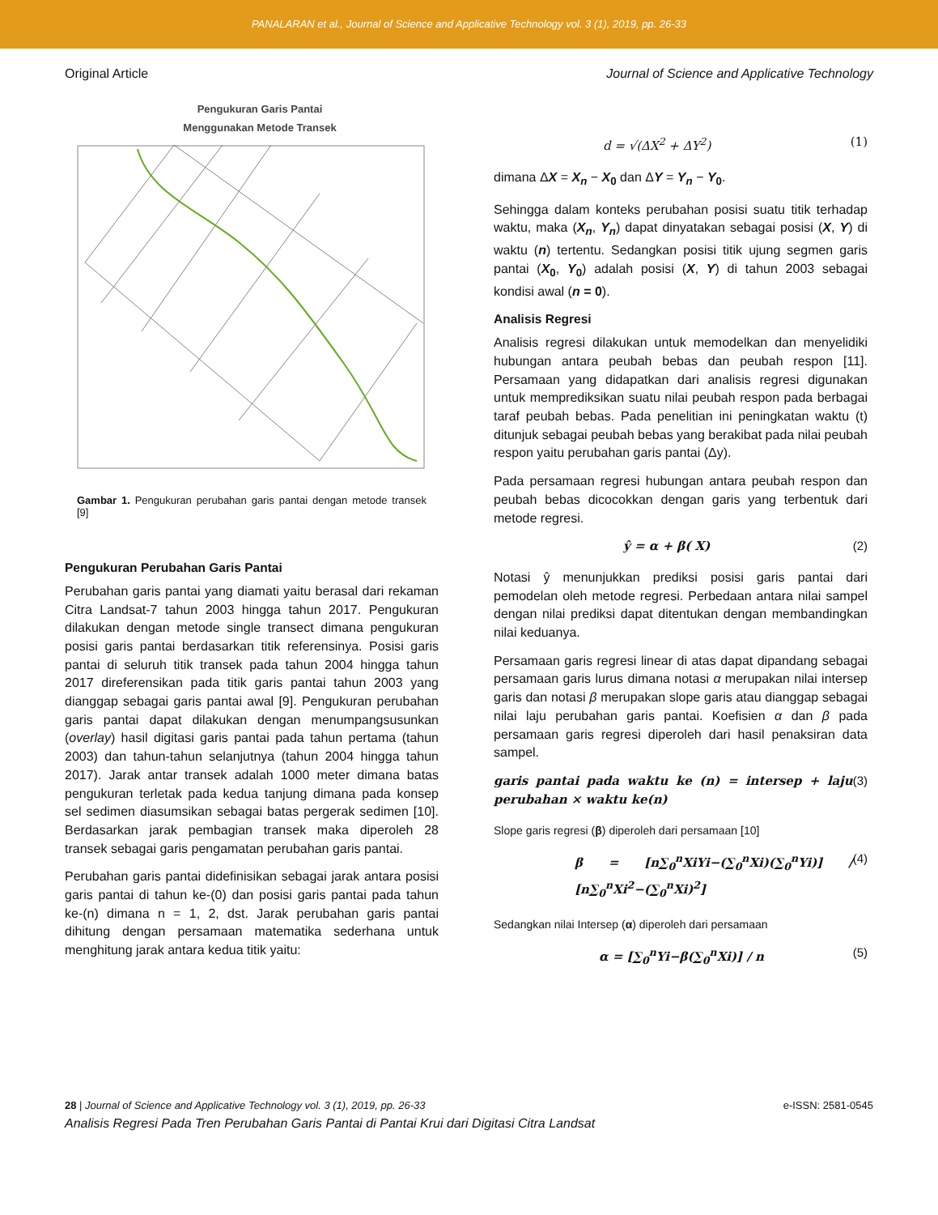PANALARAN et al., Journal of Science and Applicative Technology vol. 3 (1), 2019, pp. 26-33
Original Article Journal of Science and Applicative Technology
Pengukuran Garis Pantai
Menggunakan Metode Transek
Gambar 1. Pengukuran perubahan garis pantai dengan metode transek [9]
Pengukuran Perubahan Garis Pantai
Perubahan garis pantai yang diamati yaitu berasal dari rekaman Citra Landsat-7 tahun 2003 hingga tahun 2017. Pengukuran dilakukan dengan metode single transect dimana pengukuran posisi garis pantai berdasarkan titik referensinya. Posisi garis pantai di seluruh titik transek pada tahun 2004 hingga tahun 2017 direferensikan pada titik garis pantai tahun 2003 yang dianggap sebagai garis pantai awal [9]. Pengukuran perubahan garis pantai dapat dilakukan dengan menumpangsusunkan (overlay) hasil digitasi garis pantai pada tahun pertama (tahun 2003) dan tahun-tahun selanjutnya (tahun 2004 hingga tahun 2017). Jarak antar transek adalah 1000 meter dimana batas pengukuran terletak pada kedua tanjung dimana pada konsep sel sedimen diasumsikan sebagai batas pergerak sedimen [10]. Berdasarkan jarak pembagian transek maka diperoleh 28 transek sebagai garis pengamatan perubahan garis pantai.
Perubahan garis pantai didefinisikan sebagai jarak antara posisi garis pantai di tahun ke-(0) dan posisi garis pantai pada tahun ke-(n) dimana n = 1, 2, dst. Jarak perubahan garis pantai dihitung dengan persamaan matematika sederhana untuk menghitung jarak antara kedua titik yaitu:
d = √(ΔX<sup>2</sup> + ΔY<sup>2</sup>) (1)
dimana ΔX = X<sub>n</sub> − X<sub>0</sub> dan ΔY = Y<sub>n</sub> − Y<sub>0</sub>.
Sehingga dalam konteks perubahan posisi suatu titik terhadap waktu, maka (X<sub>n</sub>, Y<sub>n</sub>) dapat dinyatakan sebagai posisi (X, Y) di waktu (n) tertentu. Sedangkan posisi titik ujung segmen garis pantai (X<sub>0</sub>, Y<sub>0</sub>) adalah posisi (X, Y) di tahun 2003 sebagai kondisi awal (n = 0).
Analisis Regresi
Analisis regresi dilakukan untuk memodelkan dan menyelidiki hubungan antara peubah bebas dan peubah respon [11]. Persamaan yang didapatkan dari analisis regresi digunakan untuk memprediksikan suatu nilai peubah respon pada berbagai taraf peubah bebas. Pada penelitian ini peningkatan waktu (t) ditunjuk sebagai peubah bebas yang berakibat pada nilai peubah respon yaitu perubahan garis pantai (Δy).
Pada persamaan regresi hubungan antara peubah respon dan peubah bebas dicocokkan dengan garis yang terbentuk dari metode regresi.
ŷ = α + β( X) (2)
Notasi ŷ menunjukkan prediksi posisi garis pantai dari pemodelan oleh metode regresi. Perbedaan antara nilai sampel dengan nilai prediksi dapat ditentukan dengan membandingkan nilai keduanya.
Persamaan garis regresi linear di atas dapat dipandang sebagai persamaan garis lurus dimana notasi α merupakan nilai intersep garis dan notasi β merupakan slope garis atau dianggap sebagai nilai laju perubahan garis pantai. Koefisien α dan β pada persamaan garis regresi diperoleh dari hasil penaksiran data sampel.
garis pantai pada waktu ke (n) = intersep + laju perubahan × waktu ke(n) (3)
Slope garis regresi (β) diperoleh dari persamaan [10]
β = [n∑<sub>0</sub><sup>n</sup>XiYi−(∑<sub>0</sub><sup>n</sup>Xi)(∑<sub>0</sub><sup>n</sup>Yi)] / [n∑<sub>0</sub><sup>n</sup>Xi<sup>2</sup>−(∑<sub>0</sub><sup>n</sup>Xi)<sup>2</sup>] (4)
Sedangkan nilai Intersep (α) diperoleh dari persamaan
α = [∑<sub>0</sub><sup>n</sup>Yi−β(∑<sub>0</sub><sup>n</sup>Xi)] / n (5)
28 | Journal of Science and Applicative Technology vol. 3 (1), 2019, pp. 26-33 e-ISSN: 2581-0545
Analisis Regresi Pada Tren Perubahan Garis Pantai di Pantai Krui dari Digitasi Citra Landsat